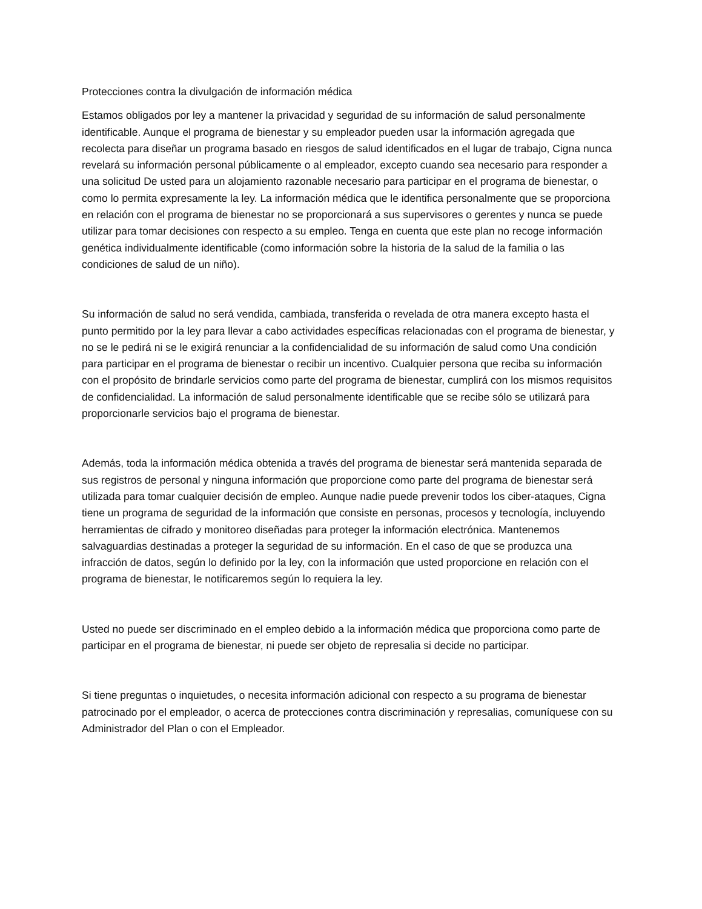Protecciones contra la divulgación de información médica
Estamos obligados por ley a mantener la privacidad y seguridad de su información de salud personalmente identificable. Aunque el programa de bienestar y su empleador pueden usar la información agregada que recolecta para diseñar un programa basado en riesgos de salud identificados en el lugar de trabajo, Cigna nunca revelará su información personal públicamente o al empleador, excepto cuando sea necesario para responder a una solicitud De usted para un alojamiento razonable necesario para participar en el programa de bienestar, o como lo permita expresamente la ley. La información médica que le identifica personalmente que se proporciona en relación con el programa de bienestar no se proporcionará a sus supervisores o gerentes y nunca se puede utilizar para tomar decisiones con respecto a su empleo. Tenga en cuenta que este plan no recoge información genética individualmente identificable (como información sobre la historia de la salud de la familia o las condiciones de salud de un niño).
Su información de salud no será vendida, cambiada, transferida o revelada de otra manera excepto hasta el punto permitido por la ley para llevar a cabo actividades específicas relacionadas con el programa de bienestar, y no se le pedirá ni se le exigirá renunciar a la confidencialidad de su información de salud como Una condición para participar en el programa de bienestar o recibir un incentivo. Cualquier persona que reciba su información con el propósito de brindarle servicios como parte del programa de bienestar, cumplirá con los mismos requisitos de confidencialidad. La información de salud personalmente identificable que se recibe sólo se utilizará para proporcionarle servicios bajo el programa de bienestar.
Además, toda la información médica obtenida a través del programa de bienestar será mantenida separada de sus registros de personal y ninguna información que proporcione como parte del programa de bienestar será utilizada para tomar cualquier decisión de empleo. Aunque nadie puede prevenir todos los ciber-ataques, Cigna tiene un programa de seguridad de la información que consiste en personas, procesos y tecnología, incluyendo herramientas de cifrado y monitoreo diseñadas para proteger la información electrónica. Mantenemos salvaguardias destinadas a proteger la seguridad de su información. En el caso de que se produzca una infracción de datos, según lo definido por la ley, con la información que usted proporcione en relación con el programa de bienestar, le notificaremos según lo requiera la ley.
Usted no puede ser discriminado en el empleo debido a la información médica que proporciona como parte de participar en el programa de bienestar, ni puede ser objeto de represalia si decide no participar.
Si tiene preguntas o inquietudes, o necesita información adicional con respecto a su programa de bienestar patrocinado por el empleador, o acerca de protecciones contra discriminación y represalias, comuníquese con su Administrador del Plan o con el Empleador.